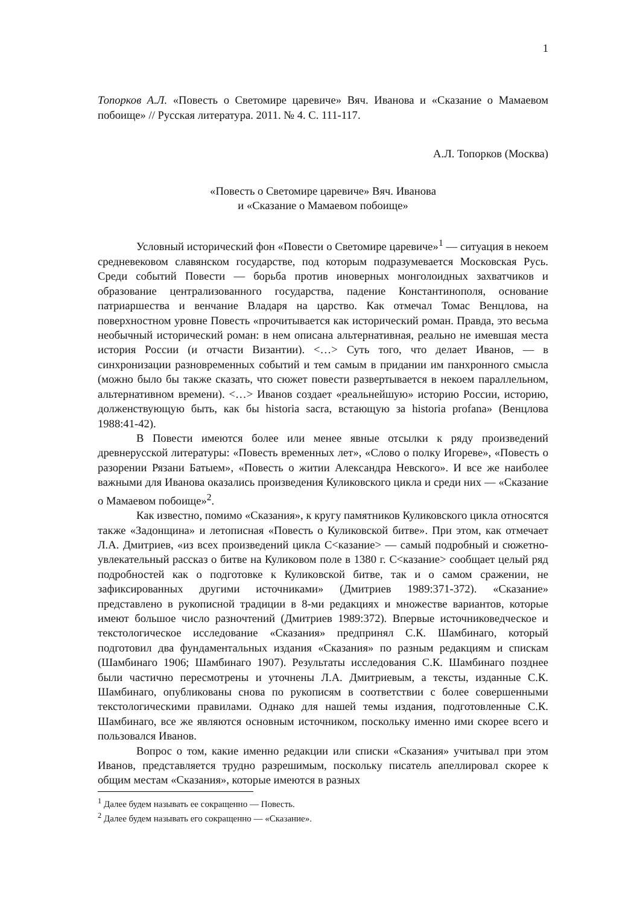1
Топорков А.Л. «Повесть о Светомире царевиче» Вяч. Иванова и «Сказание о Мамаевом побоище» // Русская литература. 2011. № 4. С. 111-117.
А.Л. Топорков (Москва)
«Повесть о Светомире царевиче» Вяч. Иванова
и «Сказание о Мамаевом побоище»
Условный исторический фон «Повести о Светомире царевиче»<sup>1</sup> — ситуация в некоем средневековом славянском государстве, под которым подразумевается Московская Русь. Среди событий Повести — борьба против иноверных монголоидных захватчиков и образование централизованного государства, падение Константинополя, основание патриаршества и венчание Владаря на царство. Как отмечал Томас Венцлова, на поверхностном уровне Повесть «прочитывается как исторический роман. Правда, это весьма необычный исторический роман: в нем описана альтернативная, реально не имевшая места история России (и отчасти Византии). <…> Суть того, что делает Иванов, — в синхронизации разновременных событий и тем самым в придании им панхронного смысла (можно было бы также сказать, что сюжет повести развертывается в некоем параллельном, альтернативном времени). <…> Иванов создает «реальнейшую» историю России, историю, долженствующую быть, как бы historia sacra, встающую за historia profana» (Венцлова 1988:41-42).
В Повести имеются более или менее явные отсылки к ряду произведений древнерусской литературы: «Повесть временных лет», «Слово о полку Игореве», «Повесть о разорении Рязани Батыем», «Повесть о житии Александра Невского». И все же наиболее важными для Иванова оказались произведения Куликовского цикла и среди них — «Сказание о Мамаевом побоище»<sup>2</sup>.
Как известно, помимо «Сказания», к кругу памятников Куликовского цикла относятся также «Задонщина» и летописная «Повесть о Куликовской битве». При этом, как отмечает Л.А. Дмитриев, «из всех произведений цикла С<казание> — самый подробный и сюжетно-увлекательный рассказ о битве на Куликовом поле в 1380 г. С<казание> сообщает целый ряд подробностей как о подготовке к Куликовской битве, так и о самом сражении, не зафиксированных другими источниками» (Дмитриев 1989:371-372). «Сказание» представлено в рукописной традиции в 8-ми редакциях и множестве вариантов, которые имеют большое число разночтений (Дмитриев 1989:372). Впервые источниковедческое и текстологическое исследование «Сказания» предпринял С.К. Шамбинаго, который подготовил два фундаментальных издания «Сказания» по разным редакциям и спискам (Шамбинаго 1906; Шамбинаго 1907). Результаты исследования С.К. Шамбинаго позднее были частично пересмотрены и уточнены Л.А. Дмитриевым, а тексты, изданные С.К. Шамбинаго, опубликованы снова по рукописям в соответствии с более совершенными текстологическими правилами. Однако для нашей темы издания, подготовленные С.К. Шамбинаго, все же являются основным источником, поскольку именно ими скорее всего и пользовался Иванов.
Вопрос о том, какие именно редакции или списки «Сказания» учитывал при этом Иванов, представляется трудно разрешимым, поскольку писатель апеллировал скорее к общим местам «Сказания», которые имеются в разных
<sup>1</sup> Далее будем называть ее сокращенно — Повесть.
<sup>2</sup> Далее будем называть его сокращенно — «Сказание».